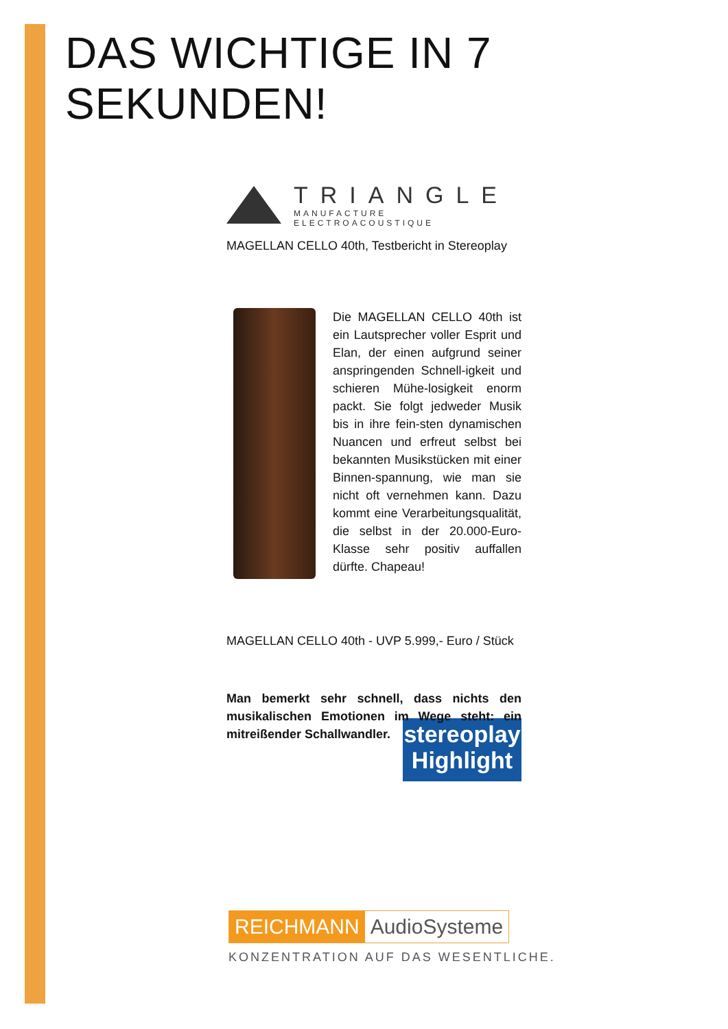DAS WICHTIGE IN 7 SEKUNDEN!
TRIANGLE
MANUFACTURE ELECTROACOUSTIQUE
MAGELLAN CELLO 40th, Testbericht in Stereoplay
Die MAGELLAN CELLO 40th ist ein Lautsprecher voller Esprit und Elan, der einen aufgrund seiner anspringenden Schnell-igkeit und schieren Mühe-losigkeit enorm packt. Sie folgt jedweder Musik bis in ihre fein-sten dynamischen Nuancen und erfreut selbst bei bekannten Musikstücken mit einer Binnen-spannung, wie man sie nicht oft vernehmen kann. Dazu kommt eine Verarbeitungsqualität, die selbst in der 20.000-Euro-Klasse sehr positiv auffallen dürfte. Chapeau!
MAGELLAN CELLO 40th - UVP 5.999,- Euro / Stück
Man bemerkt sehr schnell, dass nichts den musikalischen Emotionen im Wege steht: ein mitreißender Schallwandler.
stereoplay
Highlight
REICHMANN AudioSysteme
KONZENTRATION AUF DAS WESENTLICHE.